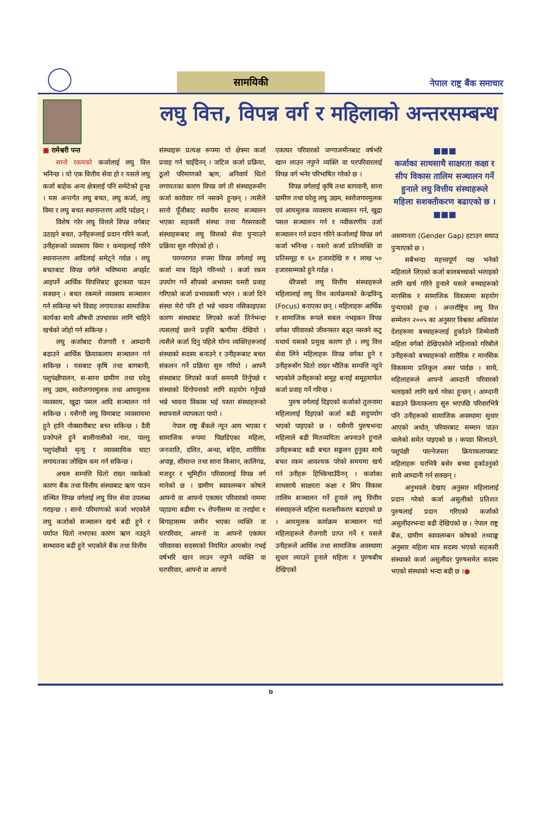सामयिकी
नेपाल राष्ट्र बैंक समाचार
लघु वित्त, विपन्न वर्ग र महिलाको अन्तरसम्बन्ध
■ रामेश्वरी पन्त
सानो रकमको कर्जालाई लघु वित्त भनिन्छ । यो एक वित्तीय सेवा हो र यसले लघु कर्जा बाहेक अन्य क्षेत्रलाई पनि समेटेको हुन्छ । यस अन्तर्गत लघु बचत, लघु कर्जा, लघु विमा र लघु बचत स्थानान्तरण आदि पर्दछन् ।
विशेष गरेर लघु वित्तले विपन्न वर्गबाट उठाइने बचत, उनीहरूलाई प्रदान गरिने कर्जा, उनीहरूको व्यवसाय विमा र कमाइलाई गरिने स्थानान्तरण आदिलाई समेट्ने गर्दछ । लघु बचतबाट विपन्न वर्गले भविष्यमा अपर्झट आइपर्ने आर्थिक विपत्तिबाट छुटकारा पाउन सक्छन् । बचत रकमले व्यवसाय सञ्चालन गर्न सकिन्छ भने विवाह लगायतका सामाजिक कार्यका साथै औषधी उपचारका लागि चाहिने खर्चको जोहो गर्न सकिन्छ ।
लघु कर्जाबाट रोजगारी र आम्दानी बढाउने आर्थिक क्रियाकलाप सञ्चालन गर्न सकिन्छ । यसबाट कृषि तथा बागबानी, पशुपंक्षीपालन, स-साना ग्रामीण तथा घरेलु लघु उद्यम, स्वरोजगारमुलक तथा आयमुलक व्यवसाय, खुद्रा पसल आदि सञ्चालन गर्न सकिन्छ । यसैगरी लघु विमाबाट व्यवसायमा हुने हानि नोक्सानीबाट बच्न सकिन्छ । दैवी प्रकोपले हुने बालीनालीको नाश, पाल्तु पशुपंक्षीको मृत्यु र व्यावसायिक घाटा लगायतका जोखिम कम गर्न सकिन्छ ।
अचल सम्पत्ति धितो राख्न नसकेको कारण बैंक तथा वित्तीय संस्थाबाट ऋण पाउन वञ्चित विपन्न वर्गलाई लघु वित्त सेवा उपलब्ध गराइन्छ । सानो परिमाणको कर्जा भएकोले लघु कर्जाको सञ्चालन खर्च बढी हुने र पर्याप्त धितो नभएका कारण ऋण नउठ्ने सम्भावना बढी हुने भएकोले बैंक तथा वित्तीय
संस्थाहरू प्रत्यक्ष रूपमा यो क्षेत्रमा कर्जा प्रवाह गर्न चाहँदैनन् । जटिल कर्जा प्रक्रिया, ठूलो परिमाणको ऋण, अनिवार्य धितो लगायतका कारण विपन्न वर्ग ती संस्थाहरूसँग कर्जा कारोवार गर्न नसक्ने हुन्छन् । त्यसैले सानो पूँजीबाट स्थानीय स्तरमा सञ्चालन भएका सहकारी संस्था तथा गैरसरकारी संस्थाहरूबाट लघु वित्तको सेवा पुऱ्याउने प्रक्रिया सुरु गरिएको हो ।
परम्परागत रुपमा विपन्न वर्गलाई लघु कर्जा मात्र दिइने गरिन्थ्यो । कर्जा रकम उपयोग गर्ने सीपको अभावमा यसरी प्रवाह गरिएको कर्जा प्रभावकारी भएन । कर्जा दिने संस्था मेरो पनि हो भन्ने भावना नसिकाइएका कारण संस्थाबाट लिएको कर्जा तिर्नभन्दा त्यसलाई छल्ने प्रवृत्ति ऋणीमा देखियो । त्यसैले कर्जा दिनु पहिले योग्य व्यक्तिहरूलाई संस्थाको सदस्य बनाउने र उनीहरूबाट बचत संकलन गर्ने प्रक्रिया सुरु गरियो । आफ्नै संस्थाबाट लिएको कर्जा समयमै तिर्नुपर्छ र संस्थाको दिगोपनाको लागि सहयोग गर्नुपर्छ भन्ने भावना विकास भई यस्ता संस्थाहरूको स्थापनाले व्यापकता पायो ।
नेपाल राष्ट्र बैंकले न्यून आय भएका र सामाजिक रूपमा पिछडिएका महिला, जनजाति, दलित, अन्धा, बहिरा, शारीरिक अपाङ्ग, सीमान्त तथा साना किसान, कालिगढ, मजदुर र भूमिहीन परिवारलाई विपन्न वर्ग मानेको छ । ग्रामीण स्वावलम्बन कोषले आफ्नो वा आफ्नो एकाघर परिवारको नाममा पहाडमा बढीमा १५ रोपनीसम्म वा तराईमा १ बिगाहासम्म जमीन भएका व्यक्ति वा घरपरिवार, आफ्नो वा आफ्नो एकाघर परिवारका सदस्यको नियमित आयस्रोत नभई वर्षभरि खान लाउन नपुग्ने व्यक्ति वा घरपरिवार, आफ्नो वा आफ्नो
एकाघर परिवारको जग्गाजमीनबाट वर्षभरि खान लाउन नपुग्ने व्यक्ति वा घरपरिवारलाई विपन्न वर्ग भनेर परिभाषित गरेको छ ।
विपन्न वर्गलाई कृषि तथा बागवानी, साना ग्रामीण तथा घरेलु लघु उद्यम, स्वरोजगारमुलक एवं आयमुलक व्यवसाय सञ्चालन गर्न, खुद्रा पसल सञ्चालन गर्न र नवीकरणीय उर्जा सञ्चालन गर्न प्रदान गरिने कर्जालाई विपन्न वर्ग कर्जा भनिन्छ । यस्तो कर्जा प्रतिव्यक्ति वा प्रतिसमूह रु ६० हजारदेखि रु १ लाख ५० हजारसम्मको हुने गर्दछ ।
धेरैजसो लघु वित्तीय संस्थाहरूले महिलालाई लघु वित्त कार्यक्रमको केन्द्रविन्दु (Focus) बनाएका छन् । महिलाहरू आर्थिक र सामाजिक रूपले सबल नभइकन विपन्न वर्गका परिवारको जीवनस्तर बढ्न नसक्ने कटु यथार्थ यसको प्रमुख कारण हो । लघु वित्त सेवा लिने महिलाहरू विपन्न वर्गका हुने र उनीहरूसँग धितो राख्न भौतिक सम्पत्ति नहुने भएकोले उनीहरूको समूह बनाई समूहमार्फत कर्जा प्रवाह गर्ने गरिन्छ ।
पुरुष वर्गलाई दिइएको कर्जाको तुलनामा महिलालाई दिइएको कर्जा बढी सदुपयोग भएको पाइएको छ । यसैगरी पुरुषभन्दा महिलाले बढी मितव्ययिता अपनाउने हुनाले उनीहरूबाट बढी बचत सङ्कलन हुनुका साथै बचत रकम आवश्यक परेको समयमा खर्च गर्न उनीहरू हिच्किचाउँदैनन् । कर्जाका साथसाथै साक्षरता कक्षा र सिप विकास तालिम सञ्चालन गर्ने हुनाले लघु वित्तीय संस्थाहरूले महिला सशक्तीकरण बढाएको छ । आयमुलक कार्यक्रम सञ्चालन गर्दा महिलाहरूले रोजगारी प्राप्त गर्ने र यसले उनीहरूले आर्थिक तथा सामाजिक अवस्थामा सुधार ल्याउने हुनाले महिला र पुरुषबीच देखिएको
■■■
कर्जाका साथसाथै साक्षरता कक्षा र सीप विकास तालिम सञ्चालन गर्ने हुनाले लघु वित्तीय संस्थाहरूले महिला सशक्तीकरण बढाएको छ ।
■■■
असमानता (Gender Gap) हटाउन सघाउ पुऱ्याएको छ ।
सबैभन्दा महत्त्वपूर्ण पक्ष भनेको महिलाले लिएको कर्जा बालबच्चाको भलाइको लागि खर्च गरिने हुनाले यसले बच्चाहरूको मानसिक र सामाजिक विकासमा सहयोग पुऱ्याएको हुन्छ । अन्तर्राष्ट्रिय लघु वित्त सम्मेलन २००५ का अनुसार विश्वका अधिकांश देशहरूमा बच्चाहरूलाई हुर्काउने जिम्मेवारी महिला वर्गको देखिएकोले महिलाको गरिबीले उनीहरूको बच्चाहरूको शारीरिक र मानसिक विकासमा प्रतिकूल असर पार्दछ । साथै, महिलाहरूले आफ्नो आम्दानी परिवारको भलाइको लागि खर्च गरेका हुन्छन् । आम्दानी बढाउने क्रियाकलाप सुरु भएपछि परिवारभित्रै पनि उनीहरूको सामाजिक अवस्थामा सुधार आएको अर्थात् परिवारबाट सम्मान पाउन थालेको समेत पाइएको छ । कपडा सिलाउने, पशुपंक्षी पाल्नेजस्ता क्रियाकलापबाट महिलाहरू घरभित्रै बसेर बच्चा हुर्काउनुको साथै आम्दानी गर्न सक्छन् ।
अनुभवले देखाए अनुसार महिलालाई प्रदान गरेको कर्जा असुलीको प्रतिशत पुरुषलाई प्रदान गरिएको कर्जाको असुलीदरभन्दा बढी देखिएको छ । नेपाल राष्ट्र बैंक, ग्रामीण स्वावलम्बन कोषको तथ्याङ्क अनुसार महिला मात्र सदस्य भएको सहकारी संस्थाको कर्जा असुलीदर पुरुषसमेत सदस्य भएको संस्थाको भन्दा बढी छ ।●
७